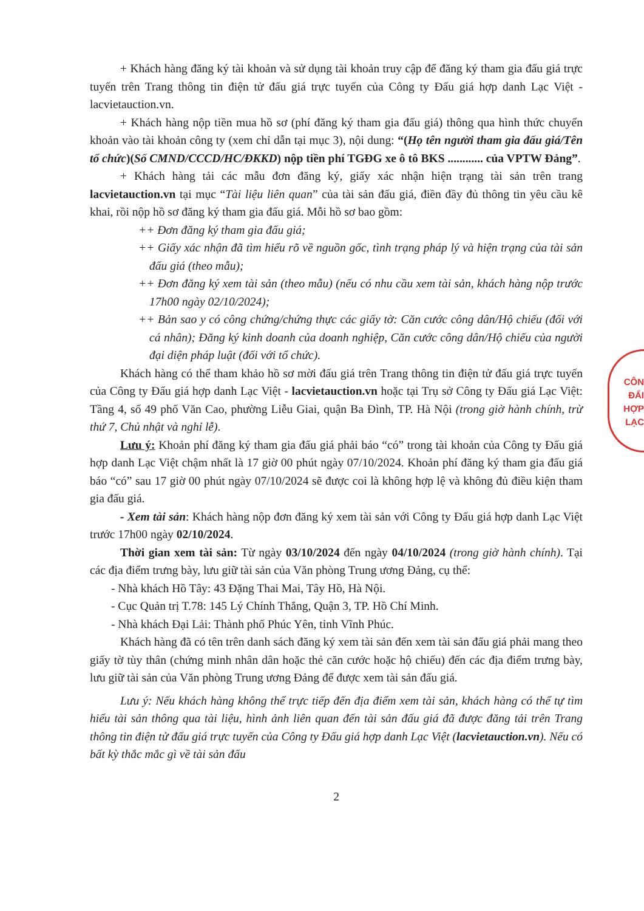CÔN
ĐẤI
HỢP
LẠC
+ Khách hàng đăng ký tài khoản và sử dụng tài khoản truy cập để đăng ký tham gia đấu giá trực tuyến trên Trang thông tin điện tử đấu giá trực tuyến của Công ty Đấu giá hợp danh Lạc Việt - lacvietauction.vn.
+ Khách hàng nộp tiền mua hồ sơ (phí đăng ký tham gia đấu giá) thông qua hình thức chuyển khoản vào tài khoản công ty (xem chỉ dẫn tại mục 3), nội dung: “(Họ tên người tham gia đấu giá/Tên tổ chức)(Số CMND/CCCD/HC/ĐKKD) nộp tiền phí TGĐG xe ô tô BKS ............ của VPTW Đảng”.
+ Khách hàng tải các mẫu đơn đăng ký, giấy xác nhận hiện trạng tài sản trên trang lacvietauction.vn tại mục “Tài liệu liên quan” của tài sản đấu giá, điền đầy đủ thông tin yêu cầu kê khai, rồi nộp hồ sơ đăng ký tham gia đấu giá. Mỗi hồ sơ bao gồm:
++ Đơn đăng ký tham gia đấu giá;
++ Giấy xác nhận đã tìm hiểu rõ về nguồn gốc, tình trạng pháp lý và hiện trạng của tài sản đấu giá (theo mẫu);
++ Đơn đăng ký xem tài sản (theo mẫu) (nếu có nhu cầu xem tài sản, khách hàng nộp trước 17h00 ngày 02/10/2024);
++ Bản sao y có công chứng/chứng thực các giấy tờ: Căn cước công dân/Hộ chiếu (đối với cá nhân); Đăng ký kinh doanh của doanh nghiệp, Căn cước công dân/Hộ chiếu của người đại diện pháp luật (đối với tổ chức).
Khách hàng có thể tham khảo hồ sơ mời đấu giá trên Trang thông tin điện tử đấu giá trực tuyến của Công ty Đấu giá hợp danh Lạc Việt - lacvietauction.vn hoặc tại Trụ sở Công ty Đấu giá Lạc Việt: Tầng 4, số 49 phố Văn Cao, phường Liễu Giai, quận Ba Đình, TP. Hà Nội (trong giờ hành chính, trừ thứ 7, Chủ nhật và nghỉ lễ).
Lưu ý: Khoản phí đăng ký tham gia đấu giá phải báo “có” trong tài khoản của Công ty Đấu giá hợp danh Lạc Việt chậm nhất là 17 giờ 00 phút ngày 07/10/2024. Khoản phí đăng ký tham gia đấu giá báo “có” sau 17 giờ 00 phút ngày 07/10/2024 sẽ được coi là không hợp lệ và không đủ điều kiện tham gia đấu giá.
- Xem tài sản: Khách hàng nộp đơn đăng ký xem tài sản với Công ty Đấu giá hợp danh Lạc Việt trước 17h00 ngày 02/10/2024.
Thời gian xem tài sản: Từ ngày 03/10/2024 đến ngày 04/10/2024 (trong giờ hành chính). Tại các địa điểm trưng bày, lưu giữ tài sản của Văn phòng Trung ương Đảng, cụ thể:
- Nhà khách Hồ Tây: 43 Đặng Thai Mai, Tây Hồ, Hà Nội.
- Cục Quản trị T.78: 145 Lý Chính Thắng, Quận 3, TP. Hồ Chí Minh.
- Nhà khách Đại Lải: Thành phố Phúc Yên, tỉnh Vĩnh Phúc.
Khách hàng đã có tên trên danh sách đăng ký xem tài sản đến xem tài sản đấu giá phải mang theo giấy tờ tùy thân (chứng minh nhân dân hoặc thẻ căn cước hoặc hộ chiếu) đến các địa điểm trưng bày, lưu giữ tài sản của Văn phòng Trung ương Đảng để được xem tài sản đấu giá.
Lưu ý: Nếu khách hàng không thể trực tiếp đến địa điểm xem tài sản, khách hàng có thể tự tìm hiểu tài sản thông qua tài liệu, hình ảnh liên quan đến tài sản đấu giá đã được đăng tải trên Trang thông tin điện tử đấu giá trực tuyến của Công ty Đấu giá hợp danh Lạc Việt (lacvietauction.vn). Nếu có bất kỳ thắc mắc gì về tài sản đấu
2